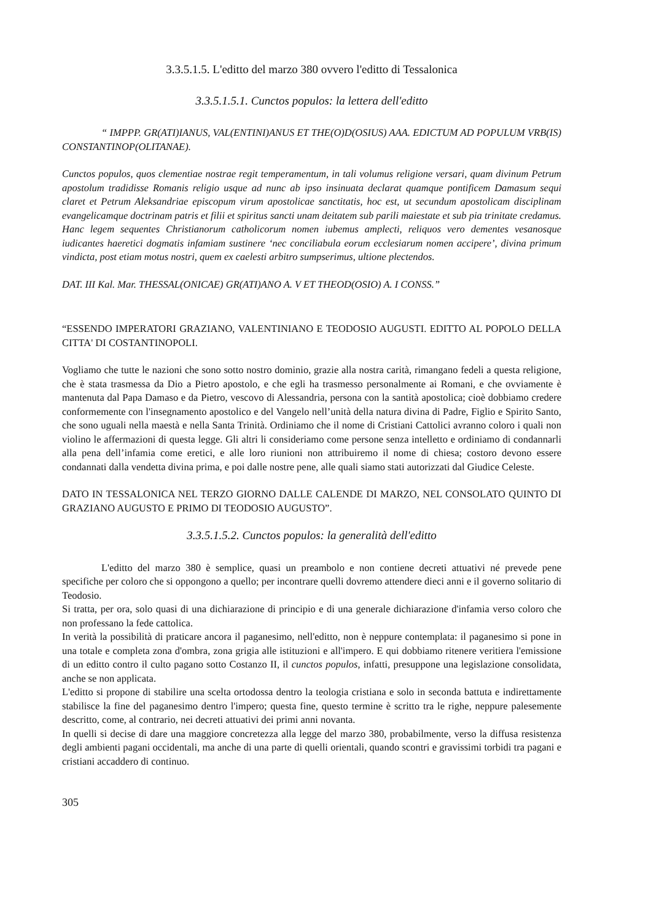3.3.5.1.5. L'editto del marzo 380 ovvero l'editto di Tessalonica
3.3.5.1.5.1. Cunctos populos: la lettera dell'editto
“ IMPPP. GR(ATI)IANUS, VAL(ENTINI)ANUS ET THE(O)D(OSIUS) AAA. EDICTUM AD POPULUM VRB(IS) CONSTANTINOP(OLITANAE).
Cunctos populos, quos clementiae nostrae regit temperamentum, in tali volumus religione versari, quam divinum Petrum apostolum tradidisse Romanis religio usque ad nunc ab ipso insinuata declarat quamque pontificem Damasum sequi claret et Petrum Aleksandriae episcopum virum apostolicae sanctitatis, hoc est, ut secundum apostolicam disciplinam evangelicamque doctrinam patris et filii et spiritus sancti unam deitatem sub parili maiestate et sub pia trinitate credamus. Hanc legem sequentes Christianorum catholicorum nomen iubemus amplecti, reliquos vero dementes vesanosque iudicantes haeretici dogmatis infamiam sustinere ‘nec conciliabula eorum ecclesiarum nomen accipere’, divina primum vindicta, post etiam motus nostri, quem ex caelesti arbitro sumpserimus, ultione plectendos.
DAT. III Kal. Mar. THESSAL(ONICAE) GR(ATI)ANO A. V ET THEOD(OSIO) A. I CONSS.”
“ESSENDO IMPERATORI GRAZIANO, VALENTINIANO E TEODOSIO AUGUSTI. EDITTO AL POPOLO DELLA CITTA' DI COSTANTINOPOLI.
Vogliamo che tutte le nazioni che sono sotto nostro dominio, grazie alla nostra carità, rimangano fedeli a questa religione, che è stata trasmessa da Dio a Pietro apostolo, e che egli ha trasmesso personalmente ai Romani, e che ovviamente è mantenuta dal Papa Damaso e da Pietro, vescovo di Alessandria, persona con la santità apostolica; cioè dobbiamo credere conformemente con l'insegnamento apostolico e del Vangelo nell’unità della natura divina di Padre, Figlio e Spirito Santo, che sono uguali nella maestà e nella Santa Trinità. Ordiniamo che il nome di Cristiani Cattolici avranno coloro i quali non violino le affermazioni di questa legge. Gli altri li consideriamo come persone senza intelletto e ordiniamo di condannarli alla pena dell’infamia come eretici, e alle loro riunioni non attribuiremo il nome di chiesa; costoro devono essere condannati dalla vendetta divina prima, e poi dalle nostre pene, alle quali siamo stati autorizzati dal Giudice Celeste.
DATO IN TESSALONICA NEL TERZO GIORNO DALLE CALENDE DI MARZO, NEL CONSOLATO QUINTO DI GRAZIANO AUGUSTO E PRIMO DI TEODOSIO AUGUSTO”.
3.3.5.1.5.2. Cunctos populos: la generalità dell'editto
L'editto del marzo 380 è semplice, quasi un preambolo e non contiene decreti attuativi né prevede pene specifiche per coloro che si oppongono a quello; per incontrare quelli dovremo attendere dieci anni e il governo solitario di Teodosio.
Si tratta, per ora, solo quasi di una dichiarazione di principio e di una generale dichiarazione d'infamia verso coloro che non professano la fede cattolica.
In verità la possibilità di praticare ancora il paganesimo, nell'editto, non è neppure contemplata: il paganesimo si pone in una totale e completa zona d'ombra, zona grigia alle istituzioni e all'impero. E qui dobbiamo ritenere veritiera l'emissione di un editto contro il culto pagano sotto Costanzo II, il cunctos populos, infatti, presuppone una legislazione consolidata, anche se non applicata.
L'editto si propone di stabilire una scelta ortodossa dentro la teologia cristiana e solo in seconda battuta e indirettamente stabilisce la fine del paganesimo dentro l'impero; questa fine, questo termine è scritto tra le righe, neppure palesemente descritto, come, al contrario, nei decreti attuativi dei primi anni novanta.
In quelli si decise di dare una maggiore concretezza alla legge del marzo 380, probabilmente, verso la diffusa resistenza degli ambienti pagani occidentali, ma anche di una parte di quelli orientali, quando scontri e gravissimi torbidi tra pagani e cristiani accaddero di continuo.
305